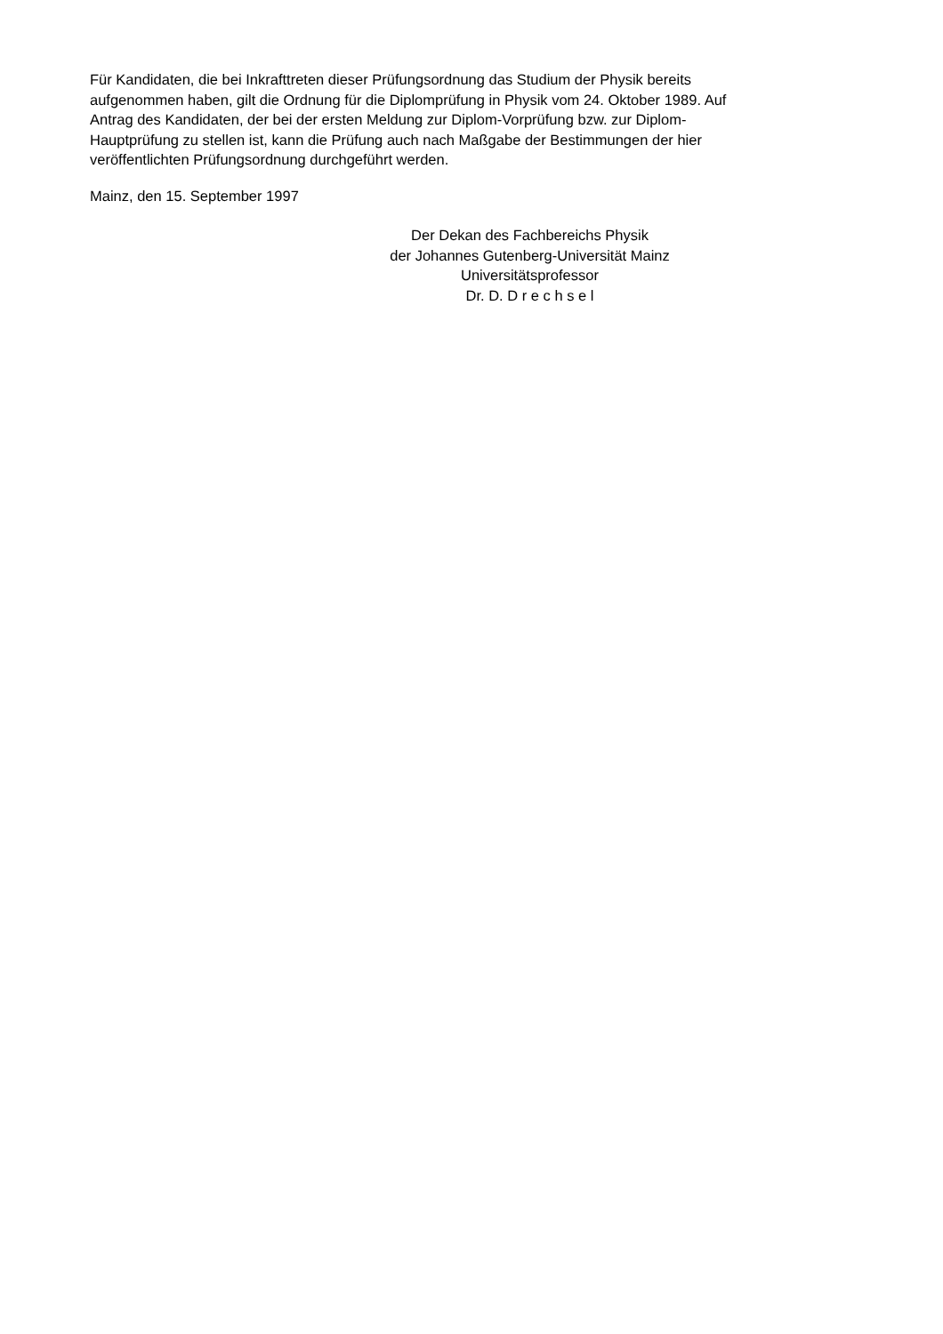Für Kandidaten, die bei Inkrafttreten dieser Prüfungsordnung das Studium der Physik bereits
aufgenommen haben, gilt die Ordnung für die Diplomprüfung in Physik vom 24. Oktober 1989. Auf
Antrag des Kandidaten, der bei der ersten Meldung zur Diplom-Vorprüfung bzw. zur Diplom-
Hauptprüfung zu stellen ist, kann die Prüfung auch nach Maßgabe der Bestimmungen der hier
veröffentlichten Prüfungsordnung durchgeführt werden.
Mainz, den 15. September 1997
Der Dekan des Fachbereichs Physik
der Johannes Gutenberg-Universität Mainz
Universitätsprofessor
Dr. D. D r e c h s e l